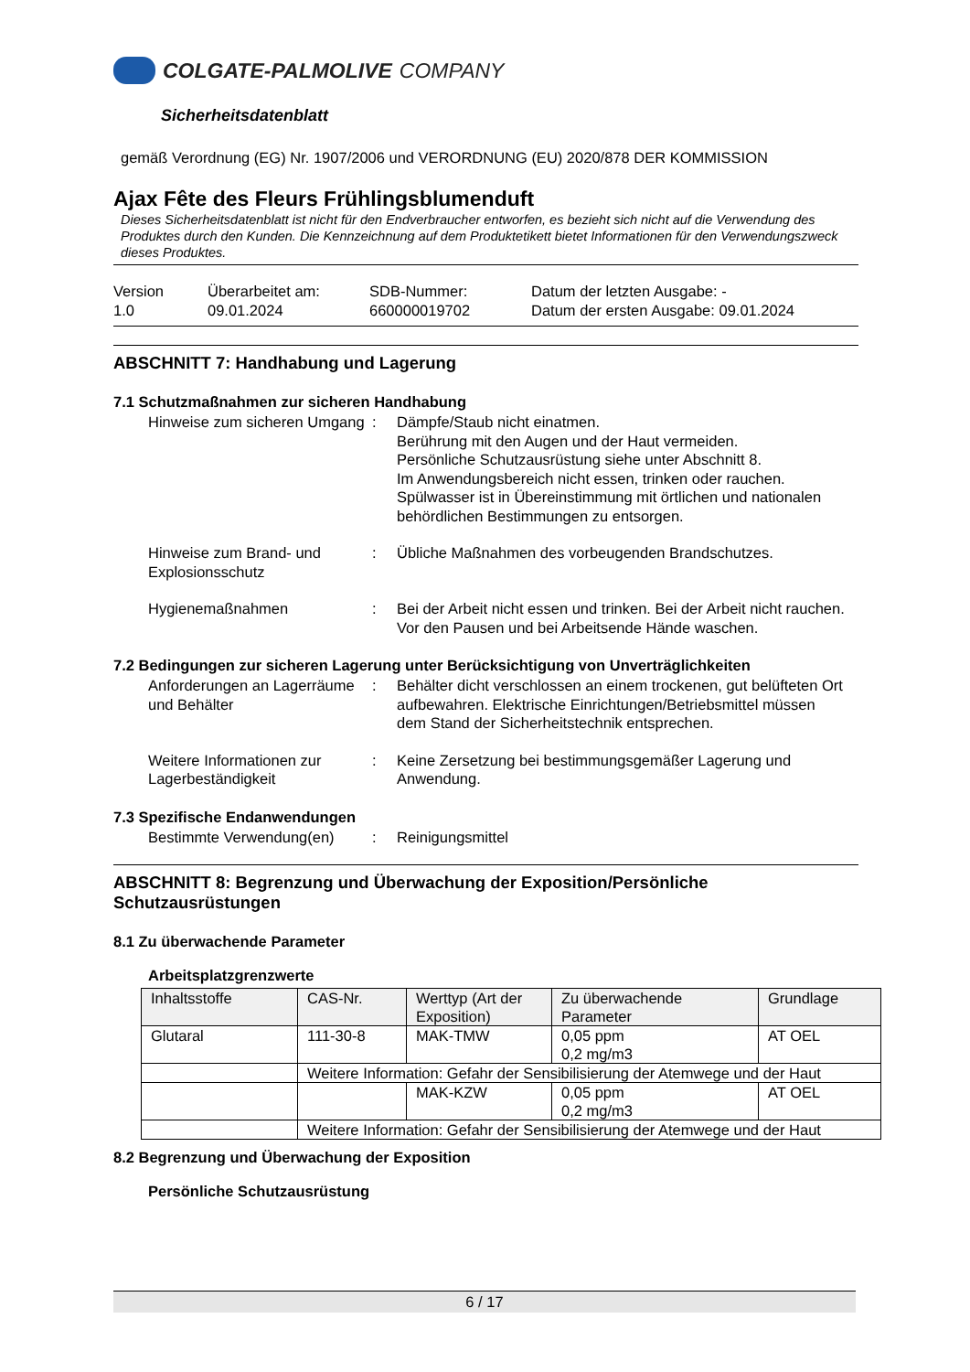COLGATE-PALMOLIVE COMPANY
Sicherheitsdatenblatt
gemäß Verordnung (EG) Nr. 1907/2006 und VERORDNUNG (EU) 2020/878 DER KOMMISSION
Ajax Fête des Fleurs Frühlingsblumenduft
Dieses Sicherheitsdatenblatt ist nicht für den Endverbraucher entworfen, es bezieht sich nicht auf die Verwendung des Produktes durch den Kunden. Die Kennzeichnung auf dem Produktetikett bietet Informationen für den Verwendungszweck dieses Produktes.
Version
1.0
Überarbeitet am:
09.01.2024
SDB-Nummer:
660000019702
Datum der letzten Ausgabe: -
Datum der ersten Ausgabe: 09.01.2024
ABSCHNITT 7: Handhabung und Lagerung
7.1 Schutzmaßnahmen zur sicheren Handhabung
Hinweise zum sicheren Umgang
: Dämpfe/Staub nicht einatmen.
Berührung mit den Augen und der Haut vermeiden.
Persönliche Schutzausrüstung siehe unter Abschnitt 8.
Im Anwendungsbereich nicht essen, trinken oder rauchen.
Spülwasser ist in Übereinstimmung mit örtlichen und nationalen behördlichen Bestimmungen zu entsorgen.
Hinweise zum Brand- und Explosionsschutz
: Übliche Maßnahmen des vorbeugenden Brandschutzes.
Hygienemaßnahmen : Bei der Arbeit nicht essen und trinken. Bei der Arbeit nicht rauchen. Vor den Pausen und bei Arbeitsende Hände waschen.
7.2 Bedingungen zur sicheren Lagerung unter Berücksichtigung von Unverträglichkeiten
Anforderungen an Lagerräume und Behälter
: Behälter dicht verschlossen an einem trockenen, gut belüfteten Ort aufbewahren. Elektrische Einrichtungen/Betriebsmittel müssen dem Stand der Sicherheitstechnik entsprechen.
Weitere Informationen zur Lagerbeständigkeit
: Keine Zersetzung bei bestimmungsgemäßer Lagerung und Anwendung.
7.3 Spezifische Endanwendungen
Bestimmte Verwendung(en) : Reinigungsmittel
ABSCHNITT 8: Begrenzung und Überwachung der Exposition/Persönliche Schutzausrüstungen
8.1 Zu überwachende Parameter
Arbeitsplatzgrenzwerte
| Inhaltsstoffe | CAS-Nr. | Werttyp (Art der Exposition) | Zu überwachende Parameter | Grundlage |
| --- | --- | --- | --- | --- |
| Glutaral | 111-30-8 | MAK-TMW | 0,05 ppm 0,2 mg/m3 | AT OEL |
| | Weitere Information: Gefahr der Sensibilisierung der Atemwege und der Haut | | | |
| | | MAK-KZW | 0,05 ppm 0,2 mg/m3 | AT OEL |
| | Weitere Information: Gefahr der Sensibilisierung der Atemwege und der Haut | | | |
8.2 Begrenzung und Überwachung der Exposition
Persönliche Schutzausrüstung
6 / 17